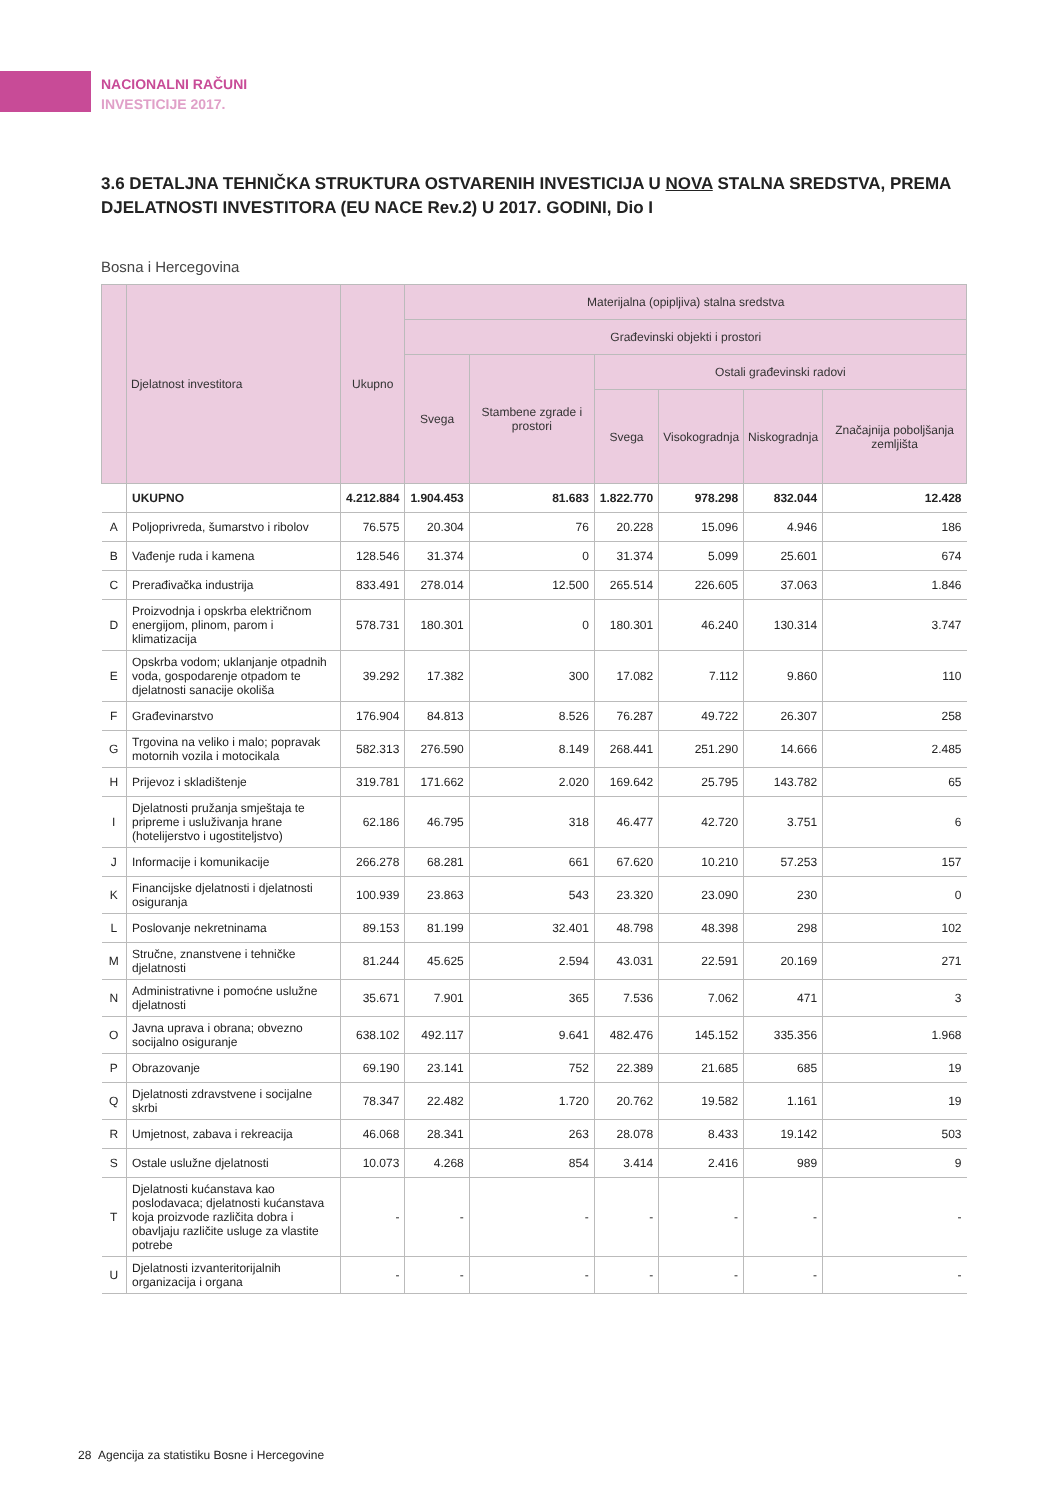NACIONALNI RAČUNI
INVESTICIJE 2017.
3.6 DETALJNA TEHNIČKA STRUKTURA OSTVARENIH INVESTICIJA U NOVA STALNA SREDSTVA, PREMA DJELATNOSTI INVESTITORA (EU NACE Rev.2) U 2017. GODINI, Dio I
Bosna i Hercegovina
| | Djelatnost investitora | Ukupno | Materijalna (opipljiva) stalna sredstva | | | | | |
| --- | --- | --- | --- | --- | --- | --- | --- | --- |
| | | | Građevinski objekti i prostori | | | | | |
| | | | Svega | Stambene zgrade i prostori | Ostali građevinski radovi | | | |
| | | | | | Svega | Visokogradnja | Niskogradnja | Značajnija poboljšanja zemljišta |
| | UKUPNO | 4.212.884 | 1.904.453 | 81.683 | 1.822.770 | 978.298 | 832.044 | 12.428 |
| A | Poljoprivreda, šumarstvo i ribolov | 76.575 | 20.304 | 76 | 20.228 | 15.096 | 4.946 | 186 |
| B | Vađenje ruda i kamena | 128.546 | 31.374 | 0 | 31.374 | 5.099 | 25.601 | 674 |
| C | Prerađivačka industrija | 833.491 | 278.014 | 12.500 | 265.514 | 226.605 | 37.063 | 1.846 |
| D | Proizvodnja i opskrba električnom energijom, plinom, parom i klimatizacija | 578.731 | 180.301 | 0 | 180.301 | 46.240 | 130.314 | 3.747 |
| E | Opskrba vodom; uklanjanje otpadnih voda, gospodarenje otpadom te djelatnosti sanacije okoliša | 39.292 | 17.382 | 300 | 17.082 | 7.112 | 9.860 | 110 |
| F | Građevinarstvo | 176.904 | 84.813 | 8.526 | 76.287 | 49.722 | 26.307 | 258 |
| G | Trgovina na veliko i malo; popravak motornih vozila i motocikala | 582.313 | 276.590 | 8.149 | 268.441 | 251.290 | 14.666 | 2.485 |
| H | Prijevoz i skladištenje | 319.781 | 171.662 | 2.020 | 169.642 | 25.795 | 143.782 | 65 |
| I | Djelatnosti pružanja smještaja te pripreme i usluživanja hrane (hotelijerstvo i ugostiteljstvo) | 62.186 | 46.795 | 318 | 46.477 | 42.720 | 3.751 | 6 |
| J | Informacije i komunikacije | 266.278 | 68.281 | 661 | 67.620 | 10.210 | 57.253 | 157 |
| K | Financijske djelatnosti i djelatnosti osiguranja | 100.939 | 23.863 | 543 | 23.320 | 23.090 | 230 | 0 |
| L | Poslovanje nekretninama | 89.153 | 81.199 | 32.401 | 48.798 | 48.398 | 298 | 102 |
| M | Stručne, znanstvene i tehničke djelatnosti | 81.244 | 45.625 | 2.594 | 43.031 | 22.591 | 20.169 | 271 |
| N | Administrativne i pomoćne uslužne djelatnosti | 35.671 | 7.901 | 365 | 7.536 | 7.062 | 471 | 3 |
| O | Javna uprava i obrana; obvezno socijalno osiguranje | 638.102 | 492.117 | 9.641 | 482.476 | 145.152 | 335.356 | 1.968 |
| P | Obrazovanje | 69.190 | 23.141 | 752 | 22.389 | 21.685 | 685 | 19 |
| Q | Djelatnosti zdravstvene i socijalne skrbi | 78.347 | 22.482 | 1.720 | 20.762 | 19.582 | 1.161 | 19 |
| R | Umjetnost, zabava i rekreacija | 46.068 | 28.341 | 263 | 28.078 | 8.433 | 19.142 | 503 |
| S | Ostale uslužne djelatnosti | 10.073 | 4.268 | 854 | 3.414 | 2.416 | 989 | 9 |
| T | Djelatnosti kućanstava kao poslodavaca; djelatnosti kućanstava koja proizvode različita dobra i obavljaju različite usluge za vlastite potrebe | - | - | - | - | - | - | - |
| U | Djelatnosti izvanteritorijalnih organizacija i organa | - | - | - | - | - | - | - |
28 Agencija za statistiku Bosne i Hercegovine